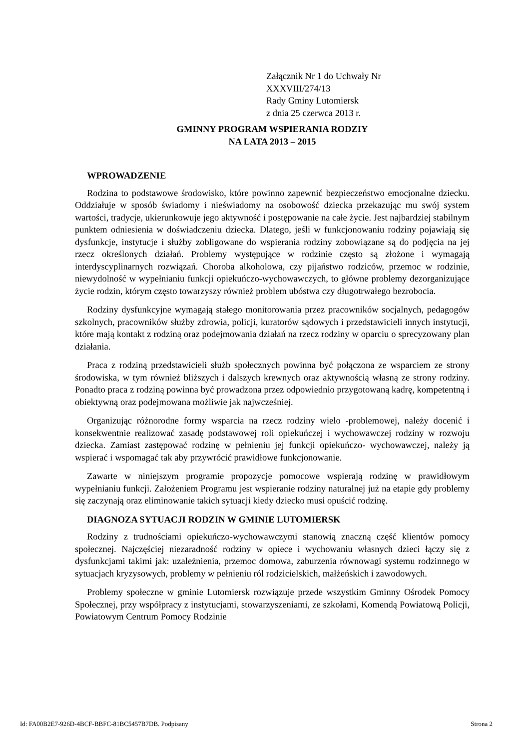Załącznik Nr 1 do Uchwały Nr
XXXVIII/274/13
Rady Gminy Lutomiersk
z dnia 25 czerwca 2013 r.
GMINNY PROGRAM WSPIERANIA RODZIY
NA LATA 2013 – 2015
WPROWADZENIE
Rodzina to podstawowe środowisko, które powinno zapewnić bezpieczeństwo emocjonalne dziecku. Oddziałuje w sposób świadomy i nieświadomy na osobowość dziecka przekazując mu swój system wartości, tradycje, ukierunkowuje jego aktywność i postępowanie na całe życie. Jest najbardziej stabilnym punktem odniesienia w doświadczeniu dziecka. Dlatego, jeśli w funkcjonowaniu rodziny pojawiają się dysfunkcje, instytucje i służby zobligowane do wspierania rodziny zobowiązane są do podjęcia na jej rzecz określonych działań. Problemy występujące w rodzinie często są złożone i wymagają interdyscyplinarnych rozwiązań. Choroba alkoholowa, czy pijaństwo rodziców, przemoc w rodzinie, niewydolność w wypełnianiu funkcji opiekuńczo-wychowawczych, to główne problemy dezorganizujące życie rodzin, którym często towarzyszy również problem ubóstwa czy długotrwałego bezrobocia.
Rodziny dysfunkcyjne wymagają stałego monitorowania przez pracowników socjalnych, pedagogów szkolnych, pracowników służby zdrowia, policji, kuratorów sądowych i przedstawicieli innych instytucji, które mają kontakt z rodziną oraz podejmowania działań na rzecz rodziny w oparciu o sprecyzowany plan działania.
Praca z rodziną przedstawicieli służb społecznych powinna być połączona ze wsparciem ze strony środowiska, w tym również bliższych i dalszych krewnych oraz aktywnością własną ze strony rodziny. Ponadto praca z rodziną powinna być prowadzona przez odpowiednio przygotowaną kadrę, kompetentną i obiektywną oraz podejmowana możliwie jak najwcześniej.
Organizując różnorodne formy wsparcia na rzecz rodziny wielo -problemowej, należy docenić i konsekwentnie realizować zasadę podstawowej roli opiekuńczej i wychowawczej rodziny w rozwoju dziecka. Zamiast zastępować rodzinę w pełnieniu jej funkcji opiekuńczo- wychowawczej, należy ją wspierać i wspomagać tak aby przywrócić prawidłowe funkcjonowanie.
Zawarte w niniejszym programie propozycje pomocowe wspierają rodzinę w prawidłowym wypełnianiu funkcji. Założeniem Programu jest wspieranie rodziny naturalnej już na etapie gdy problemy się zaczynają oraz eliminowanie takich sytuacji kiedy dziecko musi opuścić rodzinę.
DIAGNOZA SYTUACJI RODZIN W GMINIE LUTOMIERSK
Rodziny z trudnościami opiekuńczo-wychowawczymi stanowią znaczną część klientów pomocy społecznej. Najczęściej niezaradność rodziny w opiece i wychowaniu własnych dzieci łączy się z dysfunkcjami takimi jak: uzależnienia, przemoc domowa, zaburzenia równowagi systemu rodzinnego w sytuacjach kryzysowych, problemy w pełnieniu ról rodzicielskich, małżeńskich i zawodowych.
Problemy społeczne w gminie Lutomiersk rozwiązuje przede wszystkim Gminny Ośrodek Pomocy Społecznej, przy współpracy z instytucjami, stowarzyszeniami, ze szkołami, Komendą Powiatową Policji, Powiatowym Centrum Pomocy Rodzinie
Id: FA00B2E7-926D-4BCF-BBFC-81BC5457B7DB. Podpisany Strona 2